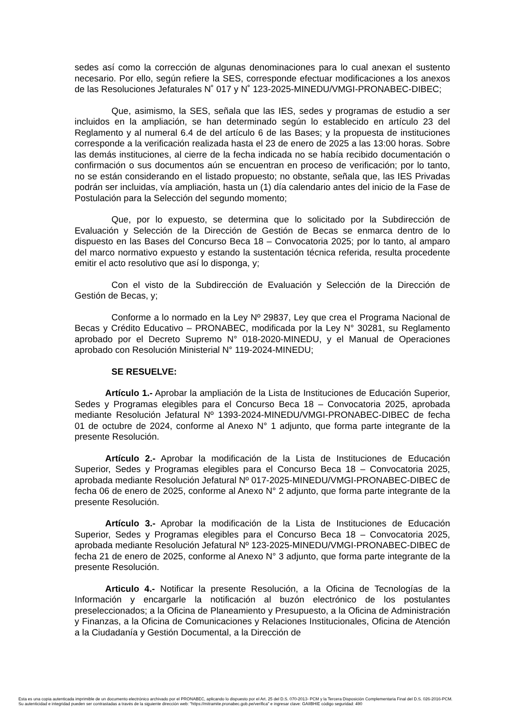sedes así como la corrección de algunas denominaciones para lo cual anexan el sustento necesario. Por ello, según refiere la SES, corresponde efectuar modificaciones a los anexos de las Resoluciones Jefaturales N˚ 017 y N˚ 123-2025-MINEDU/VMGI-PRONABEC-DIBEC;
Que, asimismo, la SES, señala que las IES, sedes y programas de estudio a ser incluidos en la ampliación, se han determinado según lo establecido en artículo 23 del Reglamento y al numeral 6.4 de del artículo 6 de las Bases; y la propuesta de instituciones corresponde a la verificación realizada hasta el 23 de enero de 2025 a las 13:00 horas. Sobre las demás instituciones, al cierre de la fecha indicada no se había recibido documentación o confirmación o sus documentos aún se encuentran en proceso de verificación; por lo tanto, no se están considerando en el listado propuesto; no obstante, señala que, las IES Privadas podrán ser incluidas, vía ampliación, hasta un (1) día calendario antes del inicio de la Fase de Postulación para la Selección del segundo momento;
Que, por lo expuesto, se determina que lo solicitado por la Subdirección de Evaluación y Selección de la Dirección de Gestión de Becas se enmarca dentro de lo dispuesto en las Bases del Concurso Beca 18 – Convocatoria 2025; por lo tanto, al amparo del marco normativo expuesto y estando la sustentación técnica referida, resulta procedente emitir el acto resolutivo que así lo disponga, y;
Con el visto de la Subdirección de Evaluación y Selección de la Dirección de Gestión de Becas, y;
Conforme a lo normado en la Ley Nº 29837, Ley que crea el Programa Nacional de Becas y Crédito Educativo – PRONABEC, modificada por la Ley N° 30281, su Reglamento aprobado por el Decreto Supremo N° 018-2020-MINEDU, y el Manual de Operaciones aprobado con Resolución Ministerial N° 119-2024-MINEDU;
SE RESUELVE:
Artículo 1.- Aprobar la ampliación de la Lista de Instituciones de Educación Superior, Sedes y Programas elegibles para el Concurso Beca 18 – Convocatoria 2025, aprobada mediante Resolución Jefatural Nº 1393-2024-MINEDU/VMGI-PRONABEC-DIBEC de fecha 01 de octubre de 2024, conforme al Anexo N° 1 adjunto, que forma parte integrante de la presente Resolución.
Artículo 2.- Aprobar la modificación de la Lista de Instituciones de Educación Superior, Sedes y Programas elegibles para el Concurso Beca 18 – Convocatoria 2025, aprobada mediante Resolución Jefatural Nº 017-2025-MINEDU/VMGI-PRONABEC-DIBEC de fecha 06 de enero de 2025, conforme al Anexo N° 2 adjunto, que forma parte integrante de la presente Resolución.
Artículo 3.- Aprobar la modificación de la Lista de Instituciones de Educación Superior, Sedes y Programas elegibles para el Concurso Beca 18 – Convocatoria 2025, aprobada mediante Resolución Jefatural Nº 123-2025-MINEDU/VMGI-PRONABEC-DIBEC de fecha 21 de enero de 2025, conforme al Anexo N° 3 adjunto, que forma parte integrante de la presente Resolución.
Articulo 4.- Notificar la presente Resolución, a la Oficina de Tecnologías de la Información y encargarle la notificación al buzón electrónico de los postulantes preseleccionados; a la Oficina de Planeamiento y Presupuesto, a la Oficina de Administración y Finanzas, a la Oficina de Comunicaciones y Relaciones Institucionales, Oficina de Atención a la Ciudadanía y Gestión Documental, a la Dirección de
Esta es una copia autenticada imprimible de un documento electrónico archivado por el PRONABEC, aplicando lo dispuesto por el Art. 25 del D.S. 070-2013- PCM y la Tercera Disposición Complementaria Final del D.S. 026-2016-PCM.
Su autenticidad e integridad pueden ser contrastadas a través de la siguiente dirección web: "https://mitramite.pronabec.gob.pe/verifica" e ingresar clave: GAIIBHIE código seguridad: 490